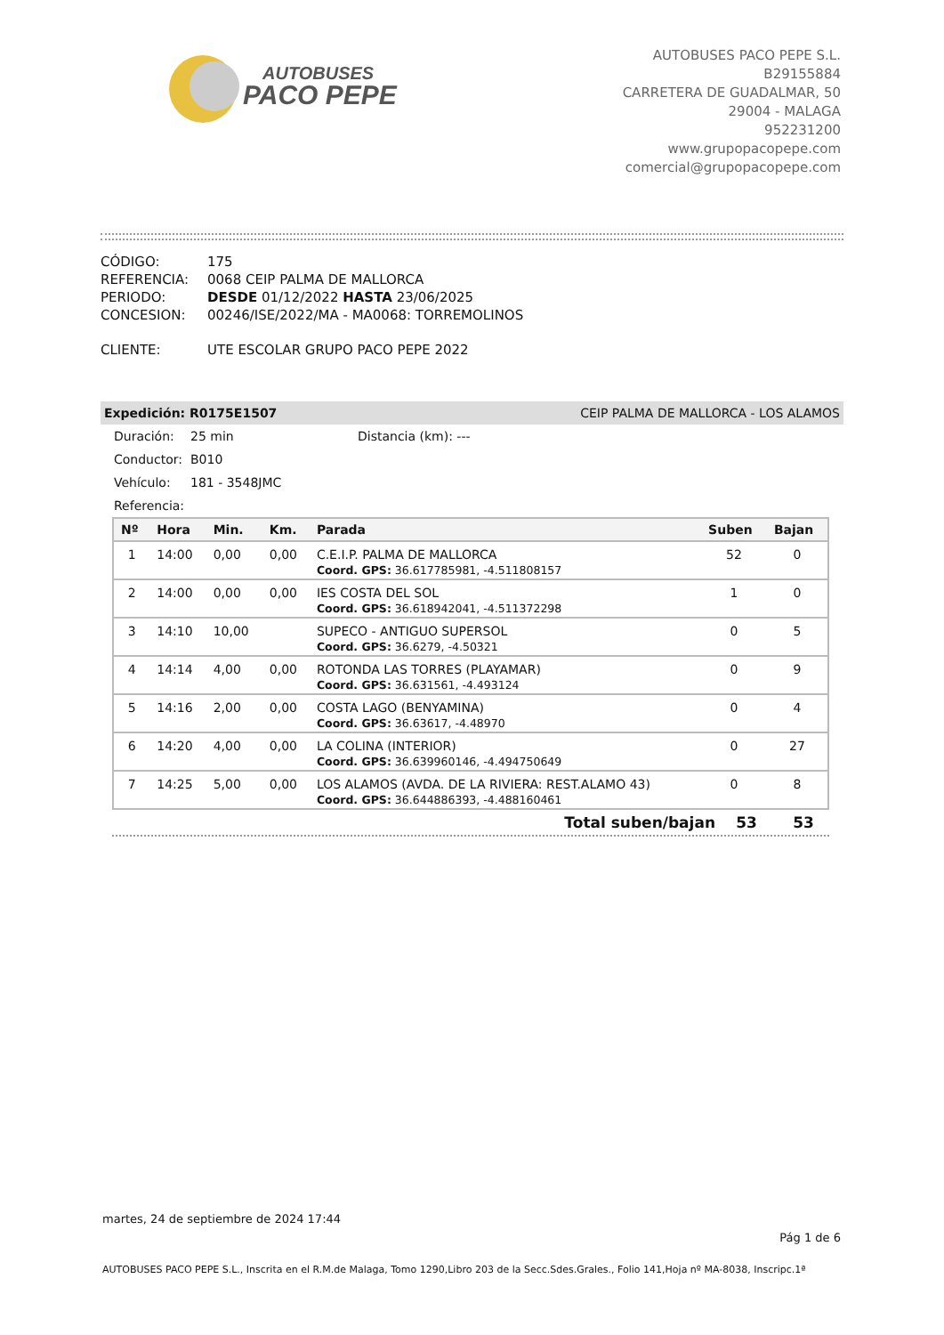AUTOBUSES
PACO PEPE
AUTOBUSES PACO PEPE S.L.
B29155884
CARRETERA DE GUADALMAR, 50
29004 - MALAGA
952231200
www.grupopacopepe.com
comercial@grupopacopepe.com
| CÓDIGO: | 175 |
| REFERENCIA: | 0068 CEIP PALMA DE MALLORCA |
| PERIODO: | DESDE 01/12/2022 HASTA 23/06/2025 |
| CONCESION: | 00246/ISE/2022/MA - MA0068: TORREMOLINOS |
| CLIENTE: | UTE ESCOLAR GRUPO PACO PEPE 2022 |
Expedición: R0175E1507 CEIP PALMA DE MALLORCA - LOS ALAMOS
Duración: 25 min Distancia (km): ---
Conductor: B010
Vehículo: 181 - 3548JMC
Referencia:
| Nº | Hora | Min. | Km. | Parada | Suben | Bajan |
| --- | --- | --- | --- | --- | --- | --- |
| 1 | 14:00 | 0,00 | 0,00 | C.E.I.P. PALMA DE MALLORCA | 52 | 0 |
| | | | | Coord. GPS: 36.617785981, -4.511808157 | | |
| 2 | 14:00 | 0,00 | 0,00 | IES COSTA DEL SOL | 1 | 0 |
| | | | | Coord. GPS: 36.618942041, -4.511372298 | | |
| 3 | 14:10 | 10,00 | | SUPECO - ANTIGUO SUPERSOL | 0 | 5 |
| | | | | Coord. GPS: 36.6279, -4.50321 | | |
| 4 | 14:14 | 4,00 | 0,00 | ROTONDA LAS TORRES (PLAYAMAR) | 0 | 9 |
| | | | | Coord. GPS: 36.631561, -4.493124 | | |
| 5 | 14:16 | 2,00 | 0,00 | COSTA LAGO (BENYAMINA) | 0 | 4 |
| | | | | Coord. GPS: 36.63617, -4.48970 | | |
| 6 | 14:20 | 4,00 | 0,00 | LA COLINA (INTERIOR) | 0 | 27 |
| | | | | Coord. GPS: 36.639960146, -4.494750649 | | |
| 7 | 14:25 | 5,00 | 0,00 | LOS ALAMOS (AVDA. DE LA RIVIERA: REST.ALAMO 43) | 0 | 8 |
| | | | | Coord. GPS: 36.644886393, -4.488160461 | | |
Total suben/bajan 53 53
martes, 24 de septiembre de 2024 17:44
Pág 1 de 6
AUTOBUSES PACO PEPE S.L., Inscrita en el R.M.de Malaga, Tomo 1290,Libro 203 de la Secc.Sdes.Grales., Folio 141,Hoja nº MA-8038, Inscripc.1ª